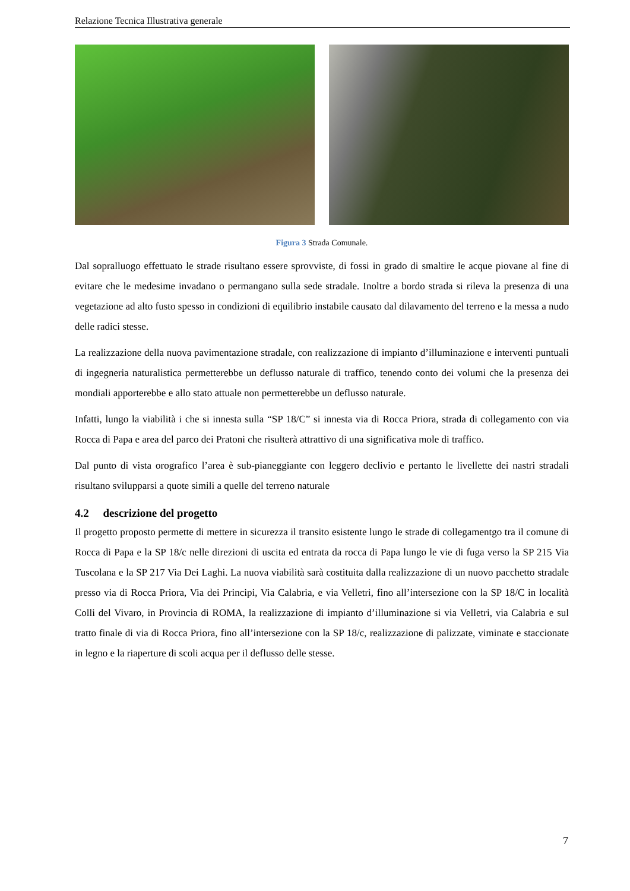Relazione Tecnica Illustrativa generale
Figura 3 Strada Comunale.
Dal sopralluogo effettuato le strade risultano essere sprovviste, di fossi in grado di smaltire le acque piovane al fine di evitare che le medesime invadano o permangano sulla sede stradale. Inoltre a bordo strada si rileva la presenza di una vegetazione ad alto fusto spesso in condizioni di equilibrio instabile causato dal dilavamento del terreno e la messa a nudo delle radici stesse.
La realizzazione della nuova pavimentazione stradale, con realizzazione di impianto d’illuminazione e interventi puntuali di ingegneria naturalistica permetterebbe un deflusso naturale di traffico, tenendo conto dei volumi che la presenza dei mondiali apporterebbe e allo stato attuale non permetterebbe un deflusso naturale.
Infatti, lungo la viabilità i che si innesta sulla “SP 18/C” si innesta via di Rocca Priora, strada di collegamento con via Rocca di Papa e area del parco dei Pratoni che risulterà attrattivo di una significativa mole di traffico.
Dal punto di vista orografico l’area è sub-pianeggiante con leggero declivio e pertanto le livellette dei nastri stradali risultano svilupparsi a quote simili a quelle del terreno naturale
4.2 descrizione del progetto
Il progetto proposto permette di mettere in sicurezza il transito esistente lungo le strade di collegamentgo tra il comune di Rocca di Papa e la SP 18/c nelle direzioni di uscita ed entrata da rocca di Papa lungo le vie di fuga verso la SP 215 Via Tuscolana e la SP 217 Via Dei Laghi. La nuova viabilità sarà costituita dalla realizzazione di un nuovo pacchetto stradale presso via di Rocca Priora, Via dei Principi, Via Calabria, e via Velletri, fino all’intersezione con la SP 18/C in località Colli del Vivaro, in Provincia di ROMA, la realizzazione di impianto d’illuminazione si via Velletri, via Calabria e sul tratto finale di via di Rocca Priora, fino all’intersezione con la SP 18/c, realizzazione di palizzate, viminate e staccionate in legno e la riaperture di scoli acqua per il deflusso delle stesse.
7